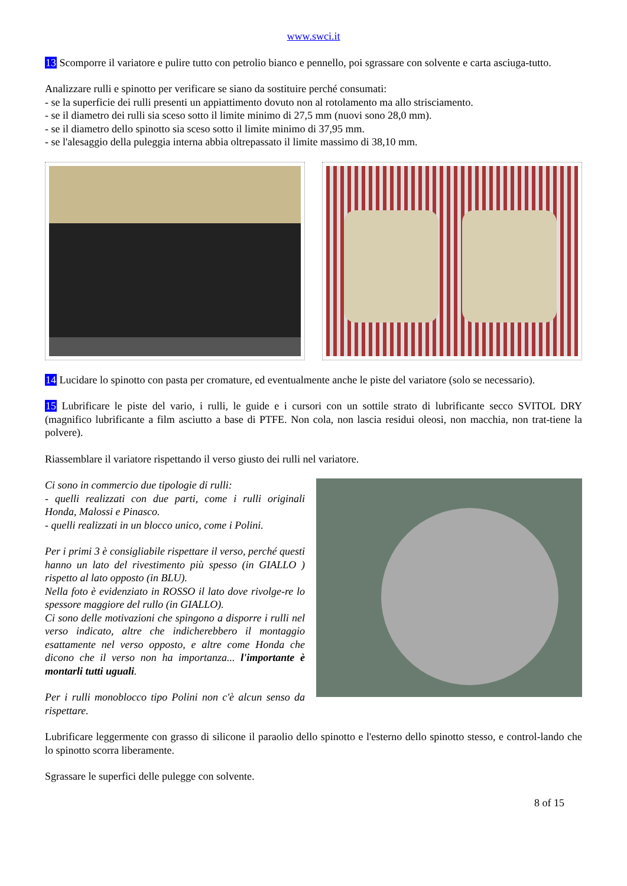www.swci.it
13 Scomporre il variatore e pulire tutto con petrolio bianco e pennello, poi sgrassare con solvente e carta asciuga-tutto.
Analizzare rulli e spinotto per verificare se siano da sostituire perché consumati:
- se la superficie dei rulli presenti un appiattimento dovuto non al rotolamento ma allo strisciamento.
- se il diametro dei rulli sia sceso sotto il limite minimo di 27,5 mm (nuovi sono 28,0 mm).
- se il diametro dello spinotto sia sceso sotto il limite minimo di 37,95 mm.
- se l'alesaggio della puleggia interna abbia oltrepassato il limite massimo di 38,10 mm.
14 Lucidare lo spinotto con pasta per cromature, ed eventualmente anche le piste del variatore (solo se necessario).
15 Lubrificare le piste del vario, i rulli, le guide e i cursori con un sottile strato di lubrificante secco SVITOL DRY (magnifico lubrificante a film asciutto a base di PTFE. Non cola, non lascia residui oleosi, non macchia, non trat-tiene la polvere).
Riassemblare il variatore rispettando il verso giusto dei rulli nel variatore.
Ci sono in commercio due tipologie di rulli:
- quelli realizzati con due parti, come i rulli originali Honda, Malossi e Pinasco.
- quelli realizzati in un blocco unico, come i Polini.
Per i primi 3 è consigliabile rispettare il verso, perché questi hanno un lato del rivestimento più spesso (in GIALLO ) rispetto al lato opposto (in BLU).
Nella foto è evidenziato in ROSSO il lato dove rivolge-re lo spessore maggiore del rullo (in GIALLO).
Ci sono delle motivazioni che spingono a disporre i rulli nel verso indicato, altre che indicherebbero il montaggio esattamente nel verso opposto, e altre come Honda che dicono che il verso non ha importanza... l'importante è montarli tutti uguali.
Per i rulli monoblocco tipo Polini non c'è alcun senso da rispettare.
Lubrificare leggermente con grasso di silicone il paraolio dello spinotto e l'esterno dello spinotto stesso, e control-lando che lo spinotto scorra liberamente.
Sgrassare le superfici delle pulegge con solvente.
8 of 15